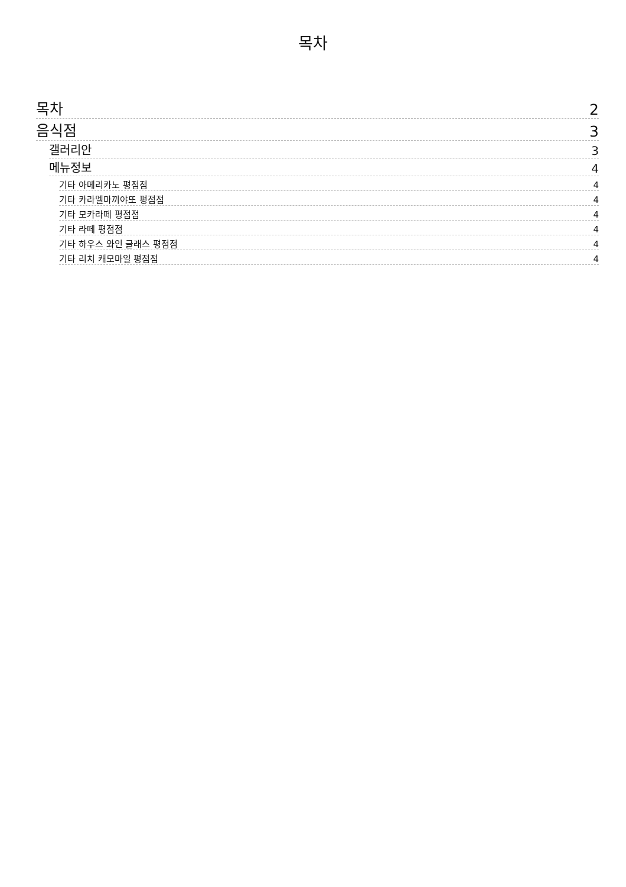목차
목차 2
음식점 3
갤러리안 3
메뉴정보 4
기타 아메리카노 평점점 4
기타 카라멜마끼야또 평점점 4
기타 모카라떼 평점점 4
기타 라떼 평점점 4
기타 하우스 와인 글래스 평점점 4
기타 리치 캐모마일 평점점 4